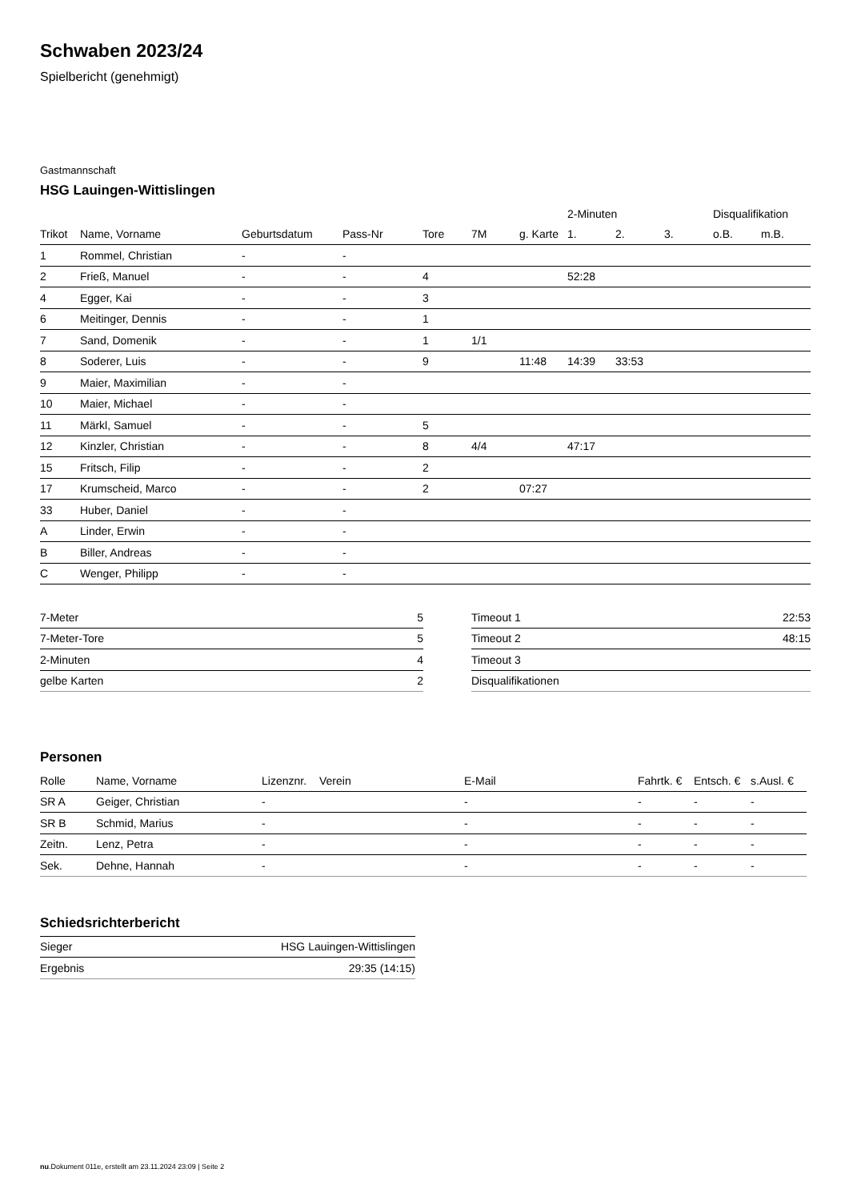Schwaben 2023/24
Spielbericht (genehmigt)
Gastmannschaft
HSG Lauingen-Wittislingen
| | | | | | | | 2-Minuten | | | Disqualifikation | |
| --- | --- | --- | --- | --- | --- | --- | --- | --- | --- | --- | --- |
| Trikot | Name, Vorname | Geburtsdatum | Pass-Nr | Tore | 7M | g. Karte | 1. | 2. | 3. | o.B. | m.B. |
| 1 | Rommel, Christian | - | - | | | | | | | | |
| 2 | Frieß, Manuel | - | - | 4 | | | 52:28 | | | | |
| 4 | Egger, Kai | - | - | 3 | | | | | | | |
| 6 | Meitinger, Dennis | - | - | 1 | | | | | | | |
| 7 | Sand, Domenik | - | - | 1 | 1/1 | | | | | | |
| 8 | Soderer, Luis | - | - | 9 | | 11:48 | 14:39 | 33:53 | | | |
| 9 | Maier, Maximilian | - | - | | | | | | | | |
| 10 | Maier, Michael | - | - | | | | | | | | |
| 11 | Märkl, Samuel | - | - | 5 | | | | | | | |
| 12 | Kinzler, Christian | - | - | 8 | 4/4 | | 47:17 | | | | |
| 15 | Fritsch, Filip | - | - | 2 | | | | | | | |
| 17 | Krumscheid, Marco | - | - | 2 | | 07:27 | | | | | |
| 33 | Huber, Daniel | - | - | | | | | | | | |
| A | Linder, Erwin | - | - | | | | | | | | |
| B | Biller, Andreas | - | - | | | | | | | | |
| C | Wenger, Philipp | - | - | | | | | | | | |
| 7-Meter | 5 |
| 7-Meter-Tore | 5 |
| 2-Minuten | 4 |
| gelbe Karten | 2 |
| Timeout 1 | 22:53 |
| Timeout 2 | 48:15 |
| Timeout 3 | |
| Disqualifikationen | |
Personen
| Rolle | Name, Vorname | Lizenznr. | Verein | E-Mail | Fahrtk. € | Entsch. € | s.Ausl. € |
| --- | --- | --- | --- | --- | --- | --- | --- |
| SR A | Geiger, Christian | - | | - | - | - | - |
| SR B | Schmid, Marius | - | | - | - | - | - |
| Zeitn. | Lenz, Petra | - | | - | - | - | - |
| Sek. | Dehne, Hannah | - | | - | - | - | - |
Schiedsrichterbericht
| Sieger | HSG Lauingen-Wittislingen |
| Ergebnis | 29:35 (14:15) |
nu.Dokument 011e, erstellt am 23.11.2024 23:09 | Seite 2